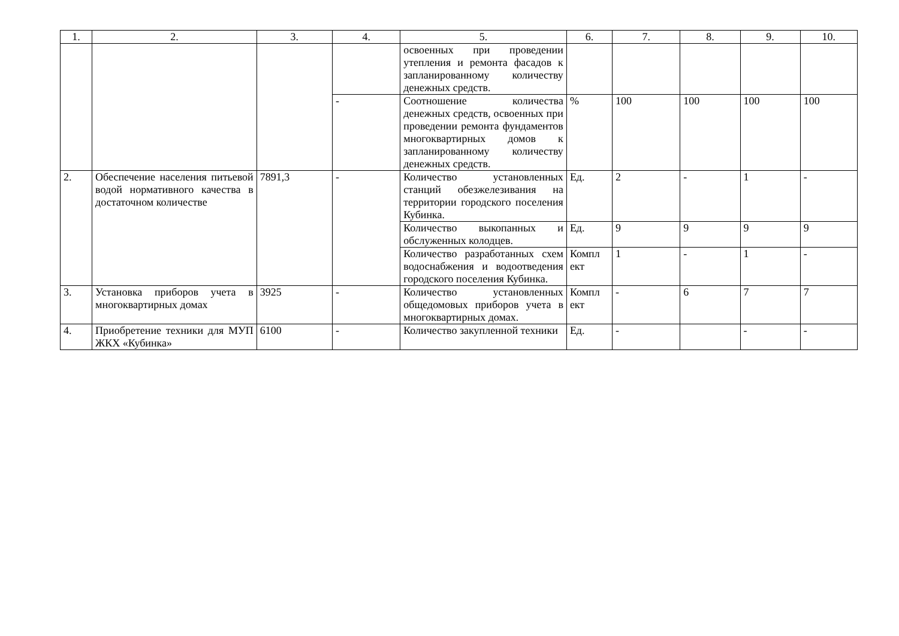| 1. | 2. | 3. | 4. | 5. | 6. | 7. | 8. | 9. | 10. |
| --- | --- | --- | --- | --- | --- | --- | --- | --- | --- |
| | | | | освоенных при проведении утепления и ремонта фасадов к запланированному количеству денежных средств. | | | | | |
| | | | - | Соотношение количества денежных средств, освоенных при проведении ремонта фундаментов многоквартирных домов к запланированному количеству денежных средств. | % | 100 | 100 | 100 | 100 |
| 2. | Обеспечение населения питьевой водой нормативного качества в достаточном количестве | 7891,3 | - | Количество установленных станций обезжелезивания на территории городского поселения Кубинка. | Ед. | 2 | - | 1 | - |
| | | | | Количество выкопанных и обслуженных колодцев. | Ед. | 9 | 9 | 9 | 9 |
| | | | | Количество разработанных схем водоснабжения и водоотведения городского поселения Кубинка. | Компл ект | 1 | - | 1 | - |
| 3. | Установка приборов учета в многоквартирных домах | 3925 | - | Количество установленных общедомовых приборов учета в многоквартирных домах. | Компл ект | - | 6 | 7 | 7 |
| 4. | Приобретение техники для МУП ЖКХ «Кубинка» | 6100 | - | Количество закупленной техники | Ед. | - | | - | - |